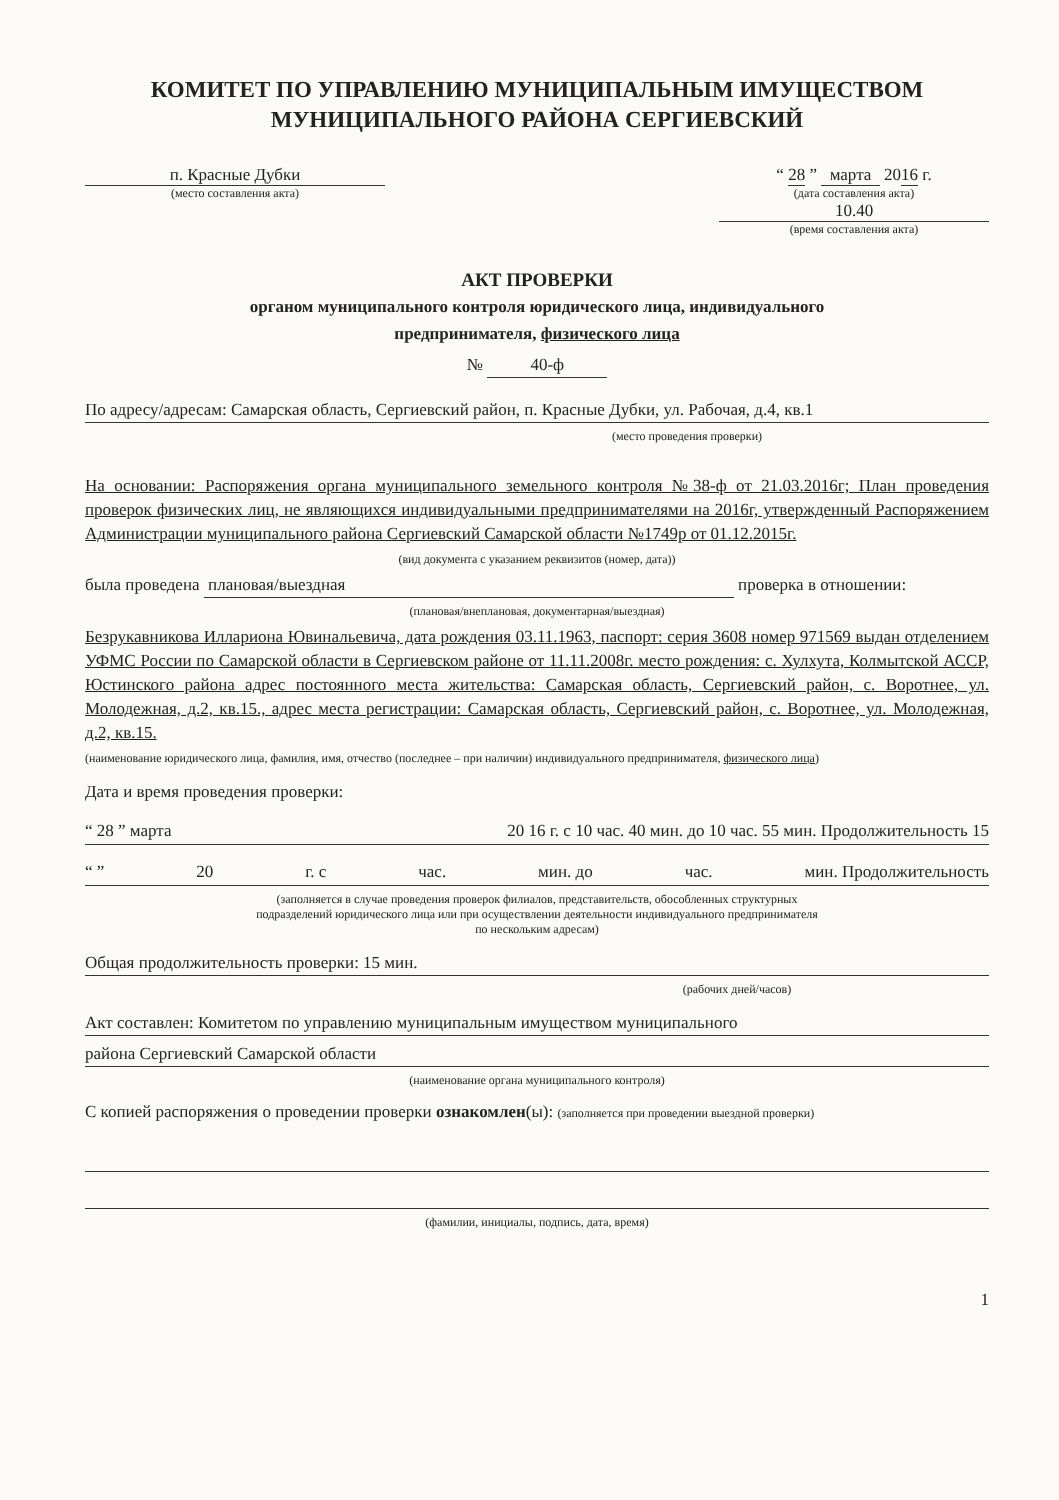КОМИТЕТ ПО УПРАВЛЕНИЮ МУНИЦИПАЛЬНЫМ ИМУЩЕСТВОМ
МУНИЦИПАЛЬНОГО РАЙОНА СЕРГИЕВСКИЙ
п. Красные Дубки
(место составления акта)
“ 28 ” марта 2016 г.
(дата составления акта)
10.40
(время составления акта)
АКТ ПРОВЕРКИ
органом муниципального контроля юридического лица, индивидуального
предпринимателя, физического лица
№ 40-ф
По адресу/адресам: Самарская область, Сергиевский район, п. Красные Дубки, ул. Рабочая, д.4, кв.1
(место проведения проверки)
На основании: Распоряжения органа муниципального земельного контроля №38-ф от 21.03.2016г; План проведения проверок физических лиц, не являющихся индивидуальными предпринимателями на 2016г, утвержденный Распоряжением Администрации муниципального района Сергиевский Самарской области №1749р от 01.12.2015г.
(вид документа с указанием реквизитов (номер, дата))
была проведена плановая/выездная проверка в отношении:
(плановая/внеплановая, документарная/выездная)
Безрукавникова Иллариона Ювинальевича, дата рождения 03.11.1963, паспорт: серия 3608 номер 971569 выдан отделением УФМС России по Самарской области в Сергиевском районе от 11.11.2008г. место рождения: с. Хулхута, Колмытской АССР, Юстинского района адрес постоянного места жительства: Самарская область, Сергиевский район, с. Воротнее, ул. Молодежная, д.2, кв.15., адрес места регистрации: Самарская область, Сергиевский район, с. Воротнее, ул. Молодежная, д.2, кв.15.
(наименование юридического лица, фамилия, имя, отчество (последнее – при наличии) индивидуального предпринимателя, физического лица)
Дата и время проведения проверки:
“ 28 ” марта 20 16 г. с 10 час. 40 мин. до 10 час. 55 мин. Продолжительность 15
“ ” 20 г. с час. мин. до час. мин. Продолжительность
(заполняется в случае проведения проверок филиалов, представительств, обособленных структурных
подразделений юридического лица или при осуществлении деятельности индивидуального предпринимателя
по нескольким адресам)
Общая продолжительность проверки: 15 мин.
(рабочих дней/часов)
Акт составлен: Комитетом по управлению муниципальным имуществом муниципального
района Сергиевский Самарской области
(наименование органа муниципального контроля)
С копией распоряжения о проведении проверки ознакомлен(ы): (заполняется при проведении выездной проверки)
(фамилии, инициалы, подпись, дата, время)
1